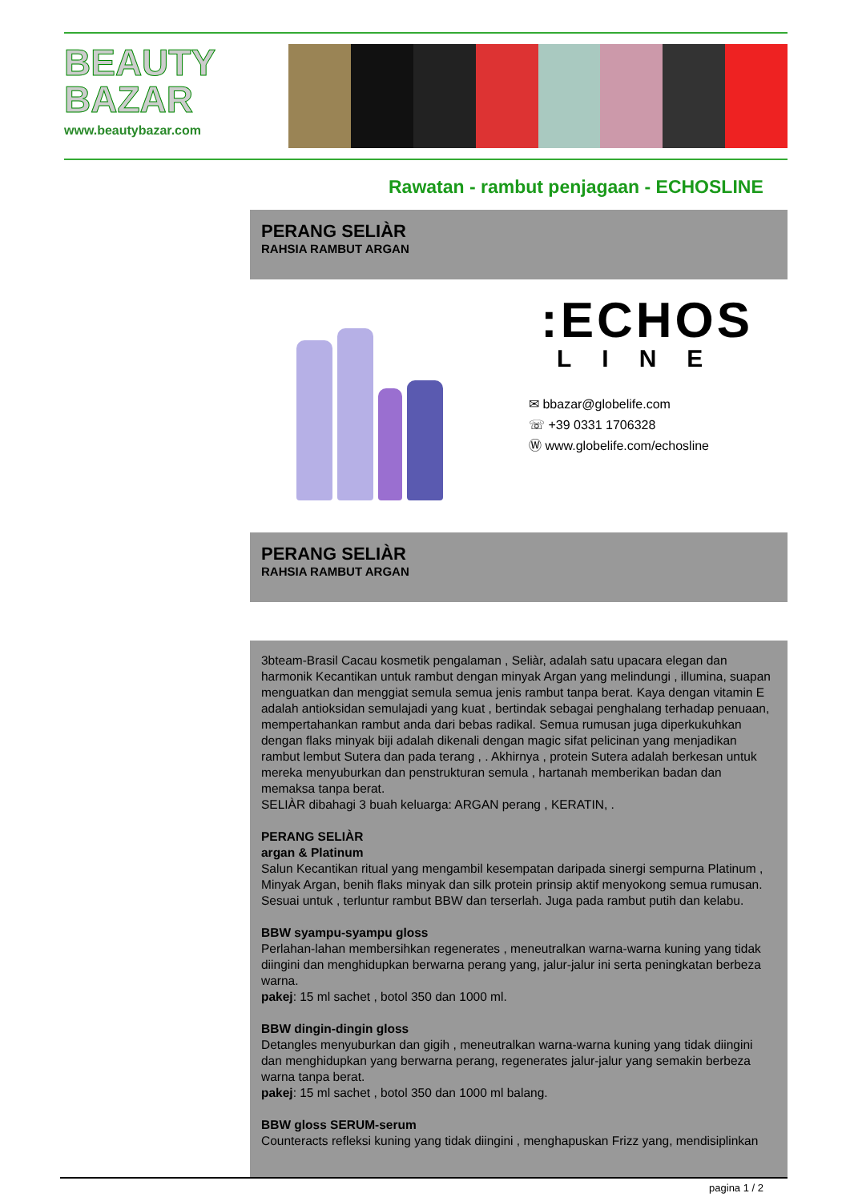BEAUTY
BAZAR
www.beautybazar.com
Rawatan - rambut penjagaan - ECHOSLINE
PERANG SELIÀR
RAHSIA RAMBUT ARGAN
:ECHOS
LINE
✉ bbazar@globelife.com
☏ +39 0331 1706328
Ⓦ www.globelife.com/echosline
PERANG SELIÀR
RAHSIA RAMBUT ARGAN
3bteam-Brasil Cacau kosmetik pengalaman , Seliàr, adalah satu upacara elegan dan harmonik Kecantikan untuk rambut dengan minyak Argan yang melindungi , illumina, suapan menguatkan dan menggiat semula semua jenis rambut tanpa berat. Kaya dengan vitamin E adalah antioksidan semulajadi yang kuat , bertindak sebagai penghalang terhadap penuaan, mempertahankan rambut anda dari bebas radikal. Semua rumusan juga diperkukuhkan dengan flaks minyak biji adalah dikenali dengan magic sifat pelicinan yang menjadikan rambut lembut Sutera dan pada terang , . Akhirnya , protein Sutera adalah berkesan untuk mereka menyuburkan dan penstrukturan semula , hartanah memberikan badan dan memaksa tanpa berat.
SELIÀR dibahagi 3 buah keluarga: ARGAN perang , KERATIN, .
PERANG SELIÀR
argan & Platinum
Salun Kecantikan ritual yang mengambil kesempatan daripada sinergi sempurna Platinum , Minyak Argan, benih flaks minyak dan silk protein prinsip aktif menyokong semua rumusan. Sesuai untuk , terluntur rambut BBW dan terserlah. Juga pada rambut putih dan kelabu.
BBW syampu-syampu gloss
Perlahan-lahan membersihkan regenerates , meneutralkan warna-warna kuning yang tidak diingini dan menghidupkan berwarna perang yang, jalur-jalur ini serta peningkatan berbeza warna.
pakej: 15 ml sachet , botol 350 dan 1000 ml.
BBW dingin-dingin gloss
Detangles menyuburkan dan gigih , meneutralkan warna-warna kuning yang tidak diingini dan menghidupkan yang berwarna perang, regenerates jalur-jalur yang semakin berbeza warna tanpa berat.
pakej: 15 ml sachet , botol 350 dan 1000 ml balang.
BBW gloss SERUM-serum
Counteracts refleksi kuning yang tidak diingini , menghapuskan Frizz yang, mendisiplinkan
pagina 1 / 2